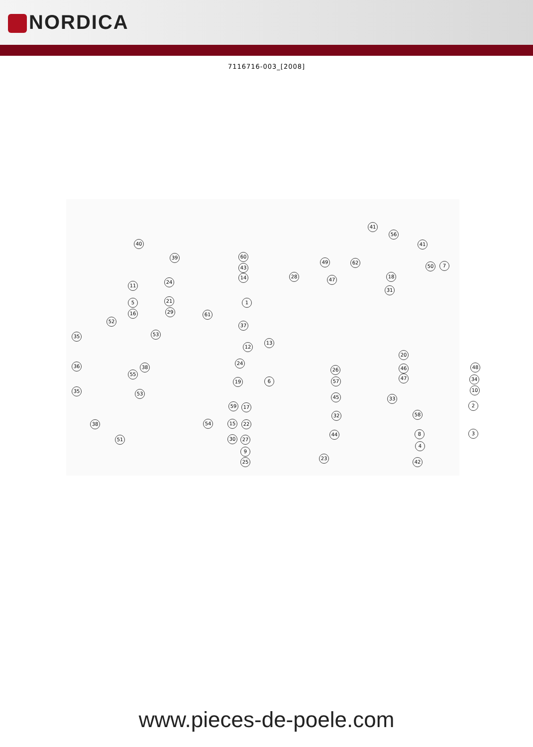NORDICA
7116716-003_[2008]
40
39
41
56
41
60
43
14 28
49 62
47
18
31
50 7
24
11
21 5
16 29
1
61
52
37
53 35
12
13
24
20
48 36 38
55
46 26
19 6 57
47 34
10 35 53
45 33
2 59 17
32 58
38 54 15 22
44 8 3
51 30 27
4
9
25
23
42
www.pieces-de-poele.com